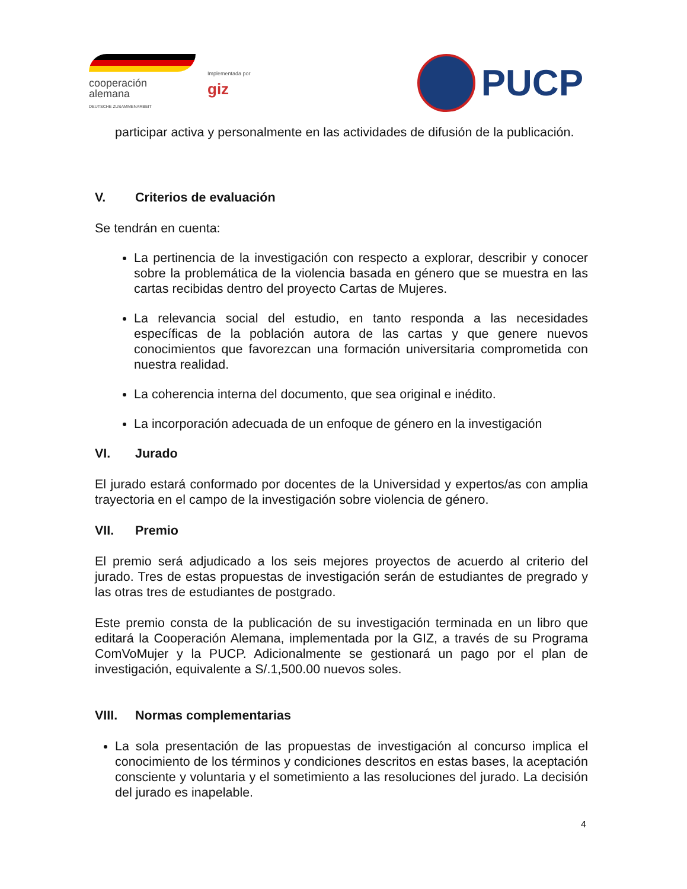cooperación
alemana
DEUTSCHE ZUSAMMENARBEIT
Implementada por
giz
PUCP
participar activa y personalmente en las actividades de difusión de la publicación.
V. Criterios de evaluación
Se tendrán en cuenta:
La pertinencia de la investigación con respecto a explorar, describir y conocer sobre la problemática de la violencia basada en género que se muestra en las cartas recibidas dentro del proyecto Cartas de Mujeres.
La relevancia social del estudio, en tanto responda a las necesidades específicas de la población autora de las cartas y que genere nuevos conocimientos que favorezcan una formación universitaria comprometida con nuestra realidad.
La coherencia interna del documento, que sea original e inédito.
La incorporación adecuada de un enfoque de género en la investigación
VI. Jurado
El jurado estará conformado por docentes de la Universidad y expertos/as con amplia trayectoria en el campo de la investigación sobre violencia de género.
VII. Premio
El premio será adjudicado a los seis mejores proyectos de acuerdo al criterio del jurado. Tres de estas propuestas de investigación serán de estudiantes de pregrado y las otras tres de estudiantes de postgrado.
Este premio consta de la publicación de su investigación terminada en un libro que editará la Cooperación Alemana, implementada por la GIZ, a través de su Programa ComVoMujer y la PUCP. Adicionalmente se gestionará un pago por el plan de investigación, equivalente a S/.1,500.00 nuevos soles.
VIII. Normas complementarias
La sola presentación de las propuestas de investigación al concurso implica el conocimiento de los términos y condiciones descritos en estas bases, la aceptación consciente y voluntaria y el sometimiento a las resoluciones del jurado. La decisión del jurado es inapelable.
4